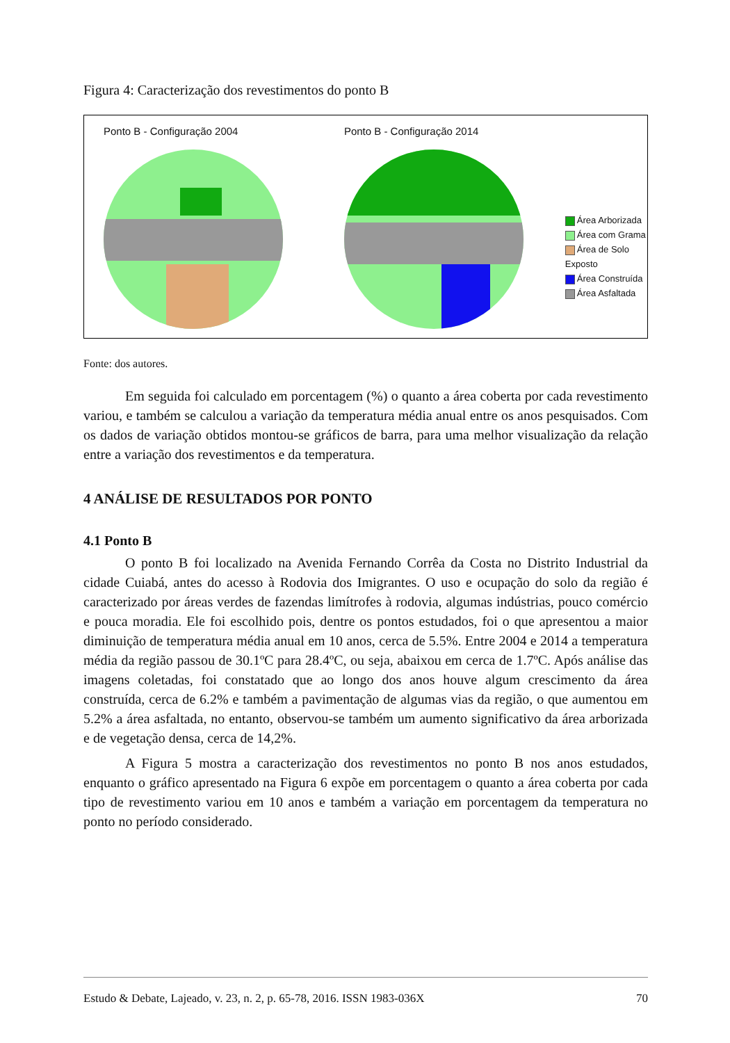Figura 4: Caracterização dos revestimentos do ponto B
Ponto B - Configuração 2004 Ponto B - Configuração 2014
Área Arborizada
Área com Grama
Área de Solo Exposto
Área Construída
Área Asfaltada
Fonte: dos autores.
Em seguida foi calculado em porcentagem (%) o quanto a área coberta por cada revestimento variou, e também se calculou a variação da temperatura média anual entre os anos pesquisados. Com os dados de variação obtidos montou-se gráficos de barra, para uma melhor visualização da relação entre a variação dos revestimentos e da temperatura.
4 ANÁLISE DE RESULTADOS POR PONTO
4.1 Ponto B
O ponto B foi localizado na Avenida Fernando Corrêa da Costa no Distrito Industrial da cidade Cuiabá, antes do acesso à Rodovia dos Imigrantes. O uso e ocupação do solo da região é caracterizado por áreas verdes de fazendas limítrofes à rodovia, algumas indústrias, pouco comércio e pouca moradia. Ele foi escolhido pois, dentre os pontos estudados, foi o que apresentou a maior diminuição de temperatura média anual em 10 anos, cerca de 5.5%. Entre 2004 e 2014 a temperatura média da região passou de 30.1ºC para 28.4ºC, ou seja, abaixou em cerca de 1.7ºC. Após análise das imagens coletadas, foi constatado que ao longo dos anos houve algum crescimento da área construída, cerca de 6.2% e também a pavimentação de algumas vias da região, o que aumentou em 5.2% a área asfaltada, no entanto, observou-se também um aumento significativo da área arborizada e de vegetação densa, cerca de 14,2%.
A Figura 5 mostra a caracterização dos revestimentos no ponto B nos anos estudados, enquanto o gráfico apresentado na Figura 6 expõe em porcentagem o quanto a área coberta por cada tipo de revestimento variou em 10 anos e também a variação em porcentagem da temperatura no ponto no período considerado.
Estudo & Debate, Lajeado, v. 23, n. 2, p. 65-78, 2016. ISSN 1983-036X 70